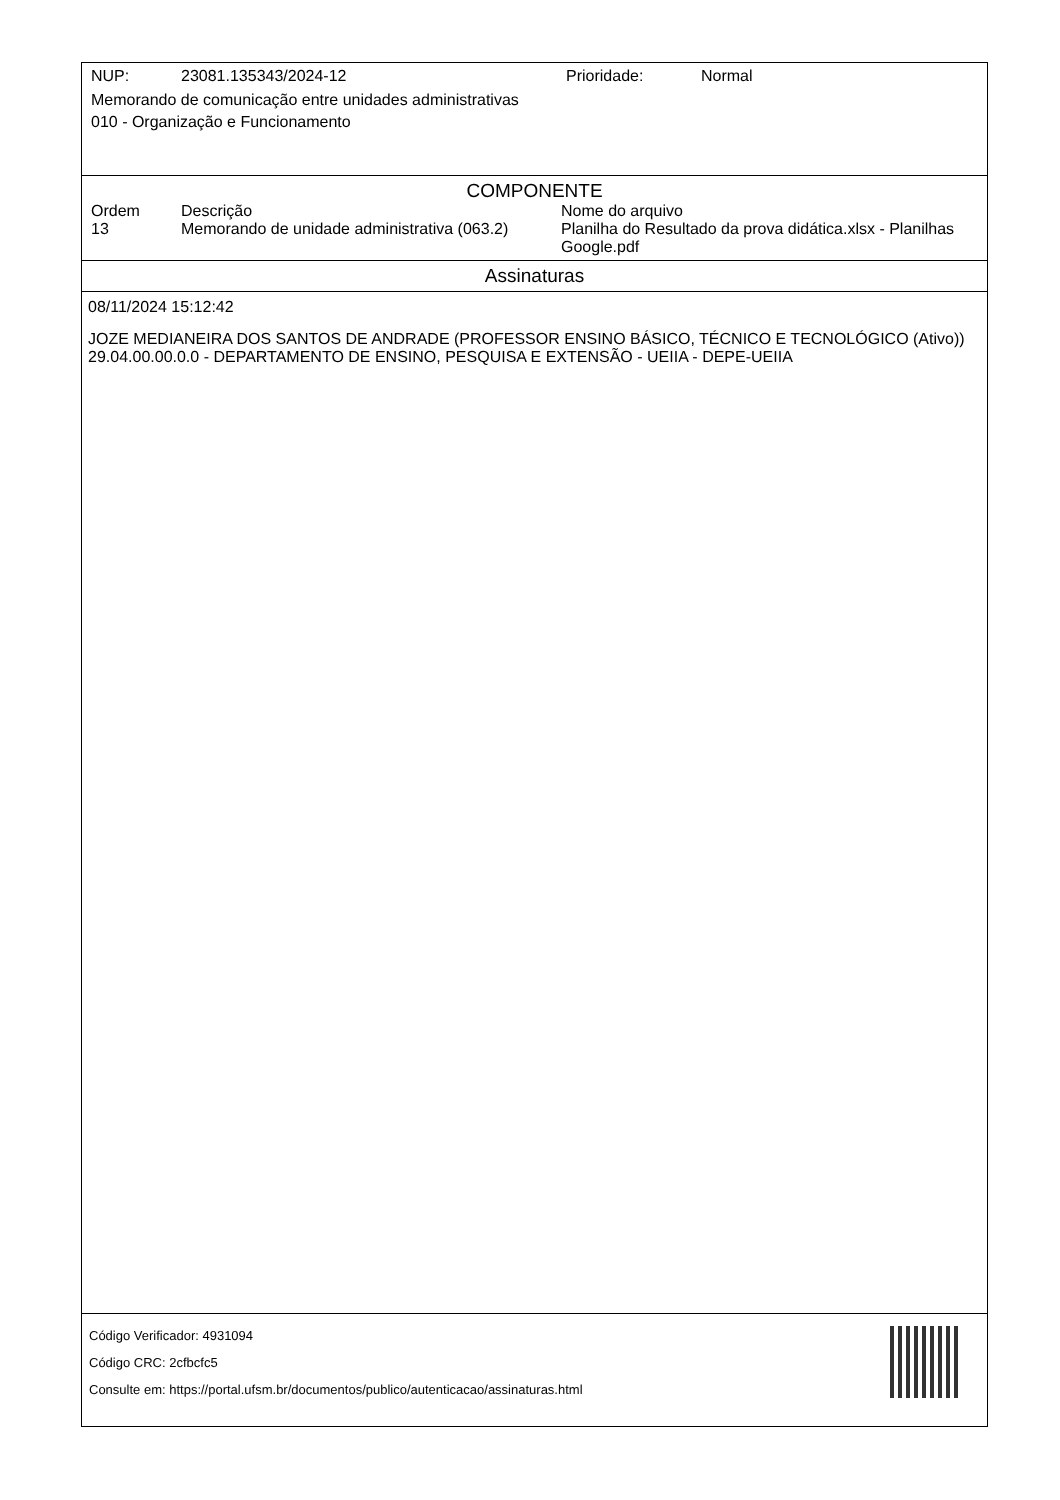NUP: 23081.135343/2024-12 Prioridade: Normal
Memorando de comunicação entre unidades administrativas
010 - Organização e Funcionamento
COMPONENTE
Ordem Descrição Nome do arquivo
13 Memorando de unidade administrativa (063.2)
Planilha do Resultado da prova didática.xlsx - Planilhas Google.pdf
Assinaturas
08/11/2024 15:12:42
JOZE MEDIANEIRA DOS SANTOS DE ANDRADE (PROFESSOR ENSINO BÁSICO, TÉCNICO E TECNOLÓGICO (Ativo))
29.04.00.00.0.0 - DEPARTAMENTO DE ENSINO, PESQUISA E EXTENSÃO - UEIIA - DEPE-UEIIA
Código Verificador: 4931094
Código CRC: 2cfbcfc5
Consulte em: https://portal.ufsm.br/documentos/publico/autenticacao/assinaturas.html